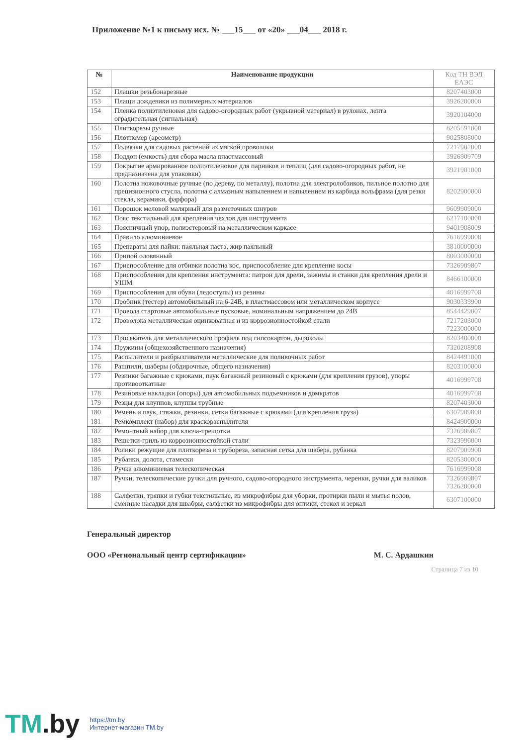Приложение №1 к письму исх. № ___15___ от «20» ___04___ 2018 г.
| № | Наименование продукции | Код ТН ВЭД ЕАЭС |
| --- | --- | --- |
| 152 | Плашки резьбонарезные | 8207403000 |
| 153 | Плащи дождевики из полимерных материалов | 3926200000 |
| 154 | Пленка полиэтиленовая для садово-огородных работ (укрывной материал) в рулонах, лента оградительная (сигнальная) | 3920104000 |
| 155 | Плиткорезы ручные | 8205591000 |
| 156 | Плотномер (ареометр) | 9025808000 |
| 157 | Подвязки для садовых растений из мягкой проволоки | 7217902000 |
| 158 | Поддон (емкость) для сбора масла пластмассовый | 3926909709 |
| 159 | Покрытие армированное полиэтиленовое для парников и теплиц (для садово-огородных работ, не предназначена для упаковки) | 3921901000 |
| 160 | Полотна ножовочные ручные (по дереву, по металлу), полотна для электролобзиков, пильное полотно для прецизионного стусла, полотна с алмазным напылением и напылением из карбида вольфрама (для резки стекла, керамики, фарфора) | 8202900000 |
| 161 | Порошок меловой малярный для разметочных шнуров | 9609909000 |
| 162 | Пояс текстильный для крепления чехлов для инструмента | 6217100000 |
| 163 | Поясничный упор, полиэстеровый на металлическом каркасе | 9401908009 |
| 164 | Правило алюминиевое | 7616999008 |
| 165 | Препараты для пайки: паяльная паста, жир паяльный | 3810000000 |
| 166 | Припой оловянный | 8003000000 |
| 167 | Приспособление для отбивки полотна кос, приспособление для крепление косы | 7326909807 |
| 168 | Приспособления для крепления инструмента: патрон для дрели, зажимы и станки для крепления дрели и УШМ | 8466100000 |
| 169 | Приспособления для обуви (ледоступы) из резины | 4016999708 |
| 170 | Пробник (тестер) автомобильный на 6-24В, в пластмассовом или металлическом корпусе | 9030339900 |
| 171 | Провода стартовые автомобильные пусковые, номинальным напряжением до 24В | 8544429007 |
| 172 | Проволока металлическая оцинкованная и из коррозионностойкой стали | 7217203000 7223000000 |
| 173 | Просекатель для металлического профиля под гипсокартон, дыроколы | 8203400000 |
| 174 | Пружины (общехозяйственного назначения) | 7320208908 |
| 175 | Распылители и разбрызгиватели металлические для поливочных работ | 8424491000 |
| 176 | Рашпили, шаберы (обдирочные, общего назначения) | 8203100000 |
| 177 | Резинки багажные с крюками, паук багажный резиновый с крюками (для крепления грузов), упоры противооткатные | 4016999708 |
| 178 | Резиновые накладки (опоры) для автомобильных подъемников и домкратов | 4016999708 |
| 179 | Резцы для клуппов, клуппы трубные | 8207403000 |
| 180 | Ремень и паук, стяжки, резинки, сетки багажные с крюками (для крепления груза) | 6307909800 |
| 181 | Ремкомплект (набор) для краскораспылителя | 8424900000 |
| 182 | Ремонтный набор для ключа-трещотки | 7326909807 |
| 183 | Решетки-гриль из коррозионностойкой стали | 7323990000 |
| 184 | Ролики режущие для плиткореза и трубореза, запасная сетка для шабера, рубанка | 8207909900 |
| 185 | Рубанки, долота, стамески | 8205300000 |
| 186 | Ручка алюминиевая телескопическая | 7616999008 |
| 187 | Ручки, телескопические ручки для ручного, садово-огородного инструмента, черенки, ручки для валиков | 7326909807 7326200000 |
| 188 | Салфетки, тряпки и губки текстильные, из микрофибры для уборки, протирки пыли и мытья полов, сменные насадки для швабры, салфетки из микрофибры для оптики, стекол и зеркал | 6307100000 |
Генеральный директор
ООО «Региональный центр сертификации» М. С. Ардашкин
Страница 7 из 10
TM.by
https://tm.by
Интернет-магазин TM.by